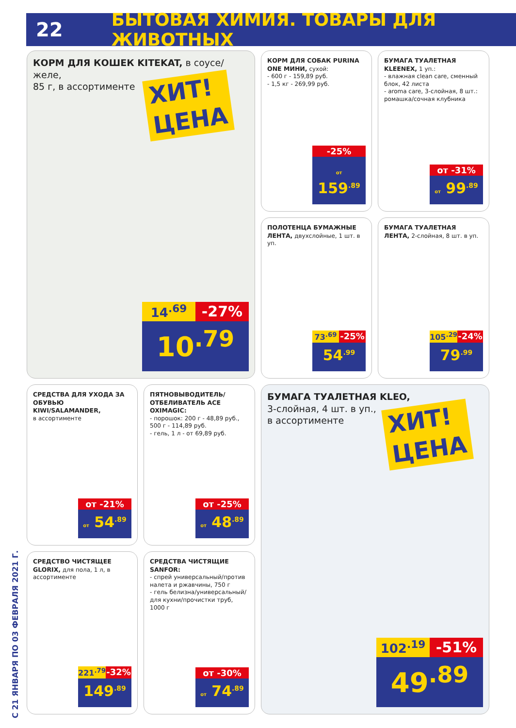22 БЫТОВАЯ ХИМИЯ. ТОВАРЫ ДЛЯ ЖИВОТНЫХ
КОРМ ДЛЯ КОШЕК KITEKAT, в соусе/желе,
85 г, в ассортименте
ХИТ!
ЦЕНА
14<sup>.69</sup>
-27%
10<sup>.79</sup>
КОРМ ДЛЯ СОБАК PURINA ONE МИНИ, сухой:
- 600 г - 159,89 руб.
- 1,5 кг - 269,99 руб.
-25%
от 159<sup>.89</sup>
БУМАГА ТУАЛЕТНАЯ KLEENEX, 1 уп.:
- влажная clean care, сменный блок, 42 листа
- aroma care, 3-слойная, 8 шт.: ромашка/сочная клубника
от -31%
от 99<sup>.89</sup>
ПОЛОТЕНЦА БУМАЖНЫЕ ЛЕНТА, двухслойные, 1 шт. в уп.
73<sup>.69</sup> -25%
54<sup>.99</sup>
БУМАГА ТУАЛЕТНАЯ ЛЕНТА, 2-слойная, 8 шт. в уп.
105<sup>.29</sup> -24%
79<sup>.99</sup>
СРЕДСТВА ДЛЯ УХОДА ЗА ОБУВЬЮ KIWI/SALAMANDER,
в ассортименте
от -21%
от 54<sup>.89</sup>
ПЯТНОВЫВОДИТЕЛЬ/ ОТБЕЛИВАТЕЛЬ ACE OXIMAGIC:
- порошок: 200 г - 48,89 руб., 500 г - 114,89 руб.
- гель, 1 л - от 69,89 руб.
от -25%
от 48<sup>.89</sup>
СРЕДСТВО ЧИСТЯЩЕЕ GLORIX, для пола, 1 л, в ассортименте
221<sup>.79</sup> -32%
149<sup>.89</sup>
СРЕДСТВА ЧИСТЯЩИЕ SANFOR:
- спрей универсальный/против налета и ржавчины, 750 г
- гель белизна/универсальный/ для кухни/прочистки труб, 1000 г
от -30%
от 74<sup>.89</sup>
БУМАГА ТУАЛЕТНАЯ KLEO,
3-слойная, 4 шт. в уп.,
в ассортименте
ХИТ!
ЦЕНА
102<sup>.19</sup>
-51%
49<sup>.89</sup>
С 21 ЯНВАРЯ ПО 03 ФЕВРАЛЯ 2021 Г.